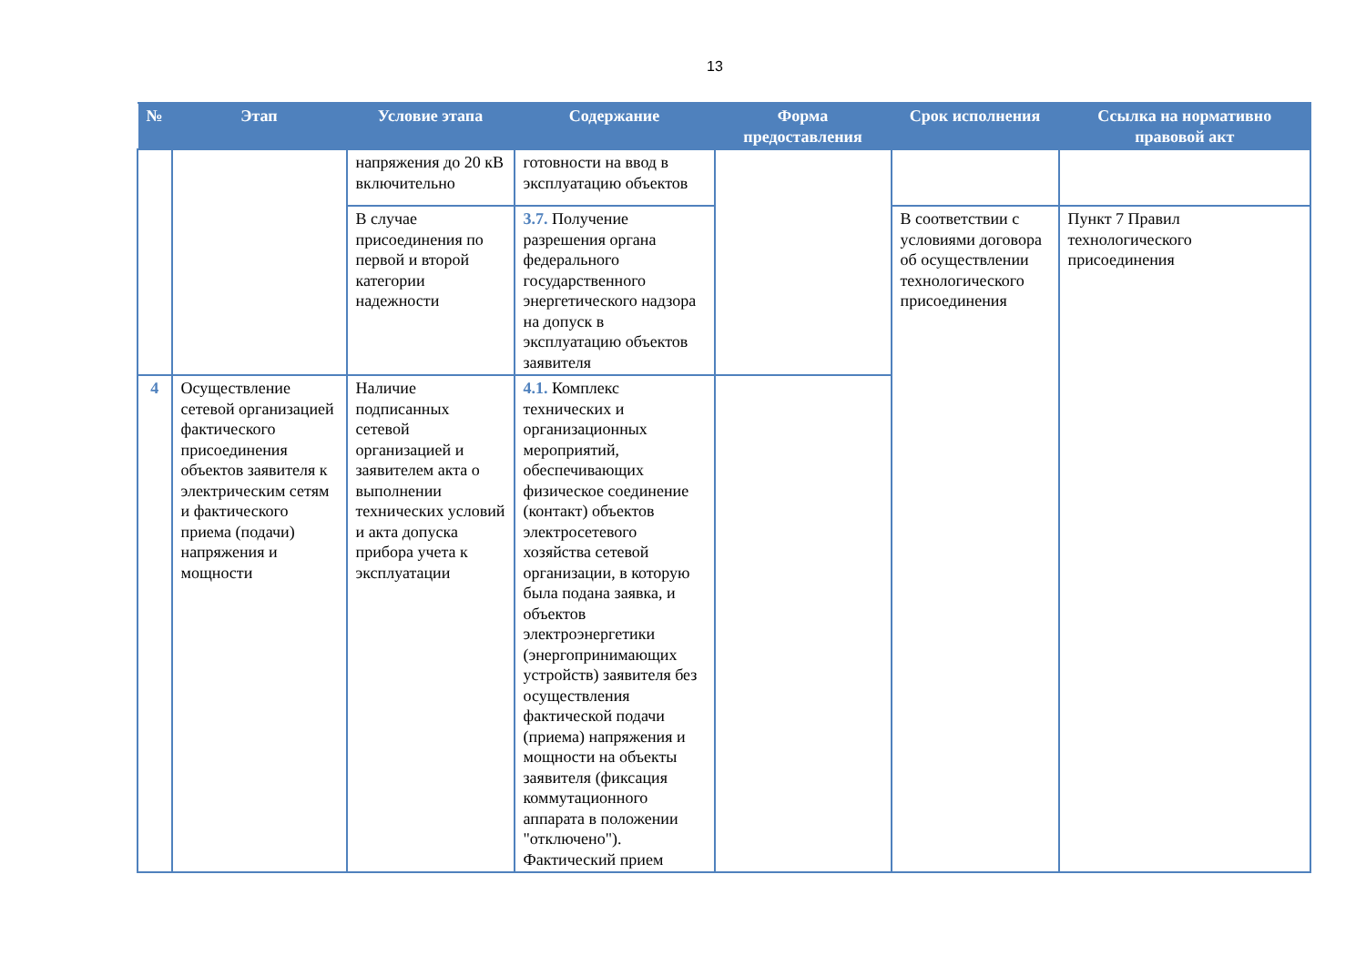13
| № | Этап | Условие этапа | Содержание | Форма предоставления | Срок исполнения | Ссылка на нормативно правовой акт |
| --- | --- | --- | --- | --- | --- | --- |
| | | напряжения до 20 кВ включительно | готовности на ввод в эксплуатацию объектов | | | |
| | | В случае присоединения по первой и второй категории надежности | 3.7. Получение разрешения органа федерального государственного энергетического надзора на допуск в эксплуатацию объектов заявителя | | В соответствии с условиями договора об осуществлении технологического присоединения | Пункт 7 Правил технологического присоединения |
| 4 | Осуществление сетевой организацией фактического присоединения объектов заявителя к электрическим сетям и фактического приема (подачи) напряжения и мощности | Наличие подписанных сетевой организацией и заявителем акта о выполнении технических условий и акта допуска прибора учета к эксплуатации | 4.1. Комплекс технических и организационных мероприятий, обеспечивающих физическое соединение (контакт) объектов электросетевого хозяйства сетевой организации, в которую была подана заявка, и объектов электроэнергетики (энергопринимающих устройств) заявителя без осуществления фактической подачи (приема) напряжения и мощности на объекты заявителя (фиксация коммутационного аппарата в положении "отключено"). Фактический прием | | | |